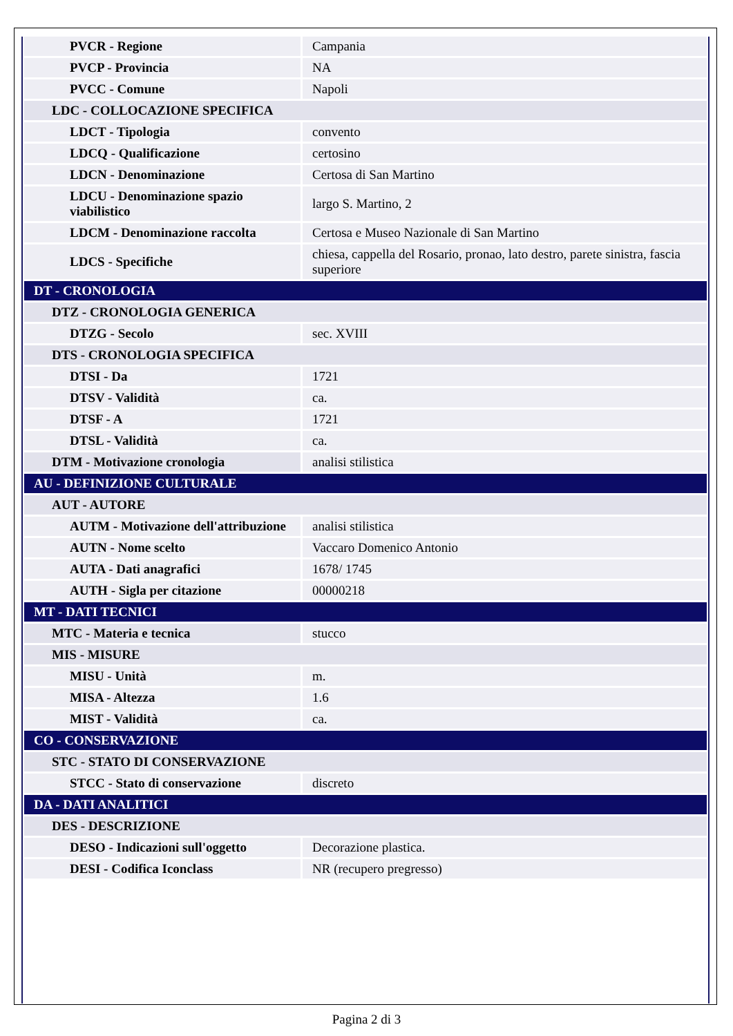| PVCR - Regione | Campania |
| PVCP - Provincia | NA |
| PVCC - Comune | Napoli |
| LDC - COLLOCAZIONE SPECIFICA | |
| LDCT - Tipologia | convento |
| LDCQ - Qualificazione | certosino |
| LDCN - Denominazione | Certosa di San Martino |
| LDCU - Denominazione spazio viabilistico | largo S. Martino, 2 |
| LDCM - Denominazione raccolta | Certosa e Museo Nazionale di San Martino |
| LDCS - Specifiche | chiesa, cappella del Rosario, pronao, lato destro, parete sinistra, fascia superiore |
| DT - CRONOLOGIA | |
| DTZ - CRONOLOGIA GENERICA | |
| DTZG - Secolo | sec. XVIII |
| DTS - CRONOLOGIA SPECIFICA | |
| DTSI - Da | 1721 |
| DTSV - Validità | ca. |
| DTSF - A | 1721 |
| DTSL - Validità | ca. |
| DTM - Motivazione cronologia | analisi stilistica |
| AU - DEFINIZIONE CULTURALE | |
| AUT - AUTORE | |
| AUTM - Motivazione dell'attribuzione | analisi stilistica |
| AUTN - Nome scelto | Vaccaro Domenico Antonio |
| AUTA - Dati anagrafici | 1678/ 1745 |
| AUTH - Sigla per citazione | 00000218 |
| MT - DATI TECNICI | |
| MTC - Materia e tecnica | stucco |
| MIS - MISURE | |
| MISU - Unità | m. |
| MISA - Altezza | 1.6 |
| MIST - Validità | ca. |
| CO - CONSERVAZIONE | |
| STC - STATO DI CONSERVAZIONE | |
| STCC - Stato di conservazione | discreto |
| DA - DATI ANALITICI | |
| DES - DESCRIZIONE | |
| DESO - Indicazioni sull'oggetto | Decorazione plastica. |
| DESI - Codifica Iconclass | NR (recupero pregresso) |
Pagina 2 di 3